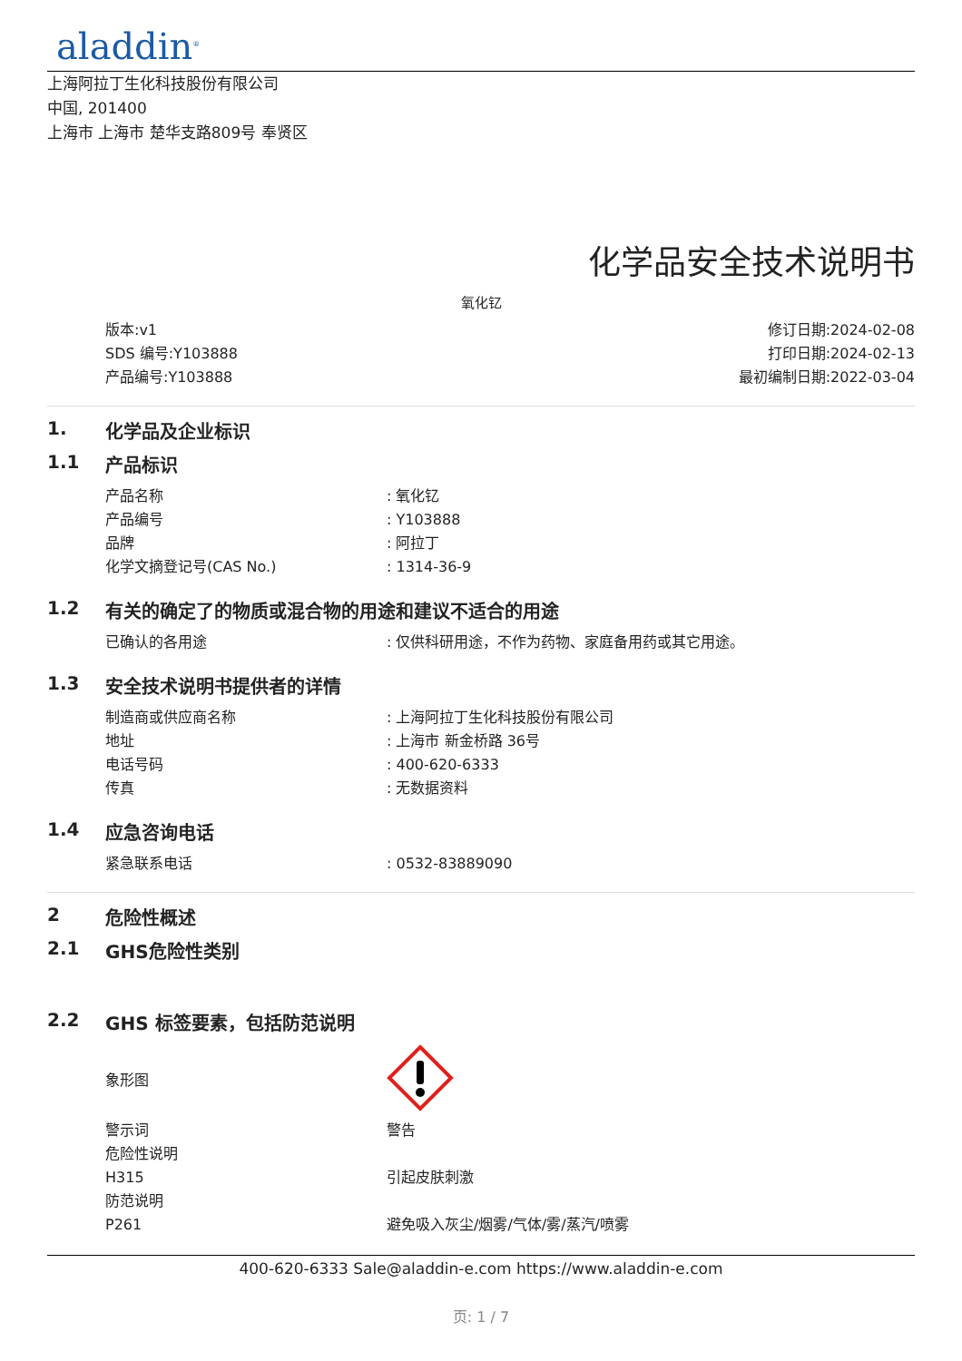aladdin<sup>®</sup>
上海阿拉丁生化科技股份有限公司
中国, 201400
上海市 上海市 楚华支路809号 奉贤区
化学品安全技术说明书
氧化钇
版本:v1
SDS 编号:Y103888
产品编号:Y103888
修订日期:2024-02-08
打印日期:2024-02-13
最初编制日期:2022-03-04
1. 化学品及企业标识
1.1 产品标识
| 产品名称 | : 氧化钇 |
| 产品编号 | : Y103888 |
| 品牌 | : 阿拉丁 |
| 化学文摘登记号(CAS No.) | : 1314-36-9 |
1.2 有关的确定了的物质或混合物的用途和建议不适合的用途
| 已确认的各用途 | : 仅供科研用途，不作为药物、家庭备用药或其它用途。 |
1.3 安全技术说明书提供者的详情
| 制造商或供应商名称 | : 上海阿拉丁生化科技股份有限公司 |
| 地址 | : 上海市 新金桥路 36号 |
| 电话号码 | : 400-620-6333 |
| 传真 | : 无数据资料 |
1.4 应急咨询电话
| 紧急联系电话 | : 0532-83889090 |
2 危险性概述
2.1 GHS危险性类别
2.2 GHS 标签要素，包括防范说明
| 象形图 | |
| 警示词 | 警告 |
| 危险性说明 | |
| H315 | 引起皮肤刺激 |
| 防范说明 | |
| P261 | 避免吸入灰尘/烟雾/气体/雾/蒸汽/喷雾 |
400-620-6333 Sale@aladdin-e.com https://www.aladdin-e.com
页: 1 / 7